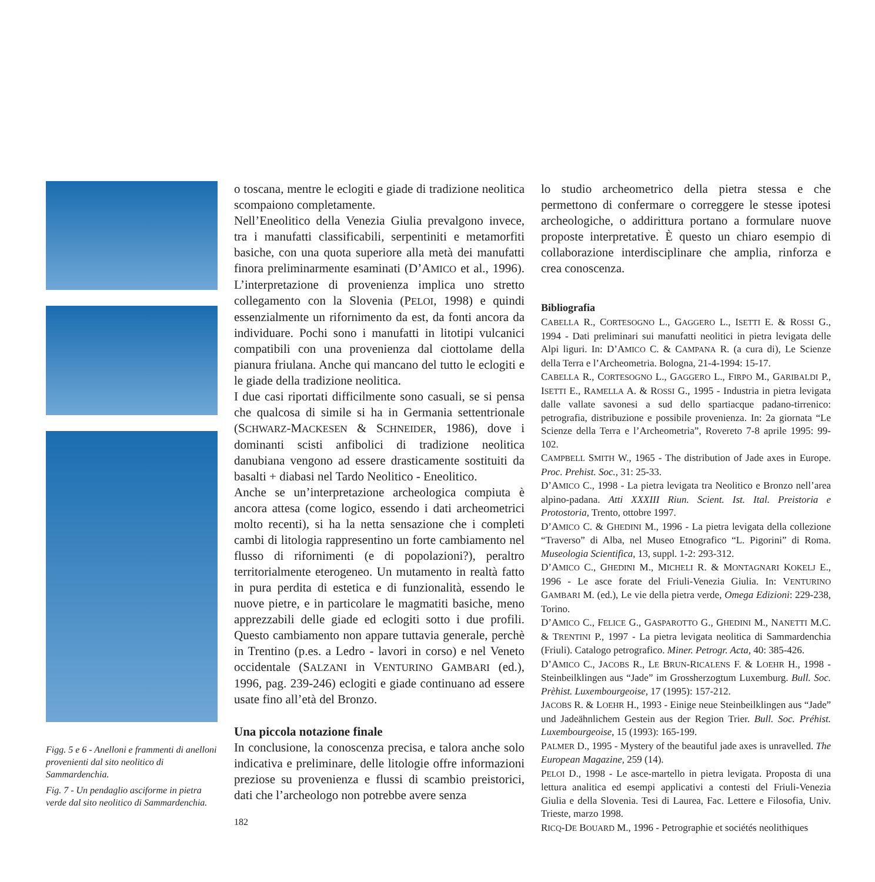Figg. 5 e 6 - Anelloni e frammenti di anelloni provenienti dal sito neolitico di Sammardenchia.
Fig. 7 - Un pendaglio asciforme in pietra verde dal sito neolitico di Sammardenchia.
o toscana, mentre le eclogiti e giade di tradizione neolitica scompaiono completamente.
Nell’Eneolitico della Venezia Giulia prevalgono invece, tra i manufatti classificabili, serpentiniti e metamorfiti basiche, con una quota superiore alla metà dei manufatti finora preliminarmente esaminati (D’AMICO et al., 1996). L’interpretazione di provenienza implica uno stretto collegamento con la Slovenia (PELOI, 1998) e quindi essenzialmente un rifornimento da est, da fonti ancora da individuare. Pochi sono i manufatti in litotipi vulcanici compatibili con una provenienza dal ciottolame della pianura friulana. Anche qui mancano del tutto le eclogiti e le giade della tradizione neolitica.
I due casi riportati difficilmente sono casuali, se si pensa che qualcosa di simile si ha in Germania settentrionale (SCHWARZ-MACKESEN & SCHNEIDER, 1986), dove i dominanti scisti anfibolici di tradizione neolitica danubiana vengono ad essere drasticamente sostituiti da basalti + diabasi nel Tardo Neolitico - Eneolitico.
Anche se un’interpretazione archeologica compiuta è ancora attesa (come logico, essendo i dati archeometrici molto recenti), si ha la netta sensazione che i completi cambi di litologia rappresentino un forte cambiamento nel flusso di rifornimenti (e di popolazioni?), peraltro territorialmente eterogeneo. Un mutamento in realtà fatto in pura perdita di estetica e di funzionalità, essendo le nuove pietre, e in particolare le magmatiti basiche, meno apprezzabili delle giade ed eclogiti sotto i due profili. Questo cambiamento non appare tuttavia generale, perchè in Trentino (p.es. a Ledro - lavori in corso) e nel Veneto occidentale (SALZANI in VENTURINO GAMBARI (ed.), 1996, pag. 239-246) eclogiti e giade continuano ad essere usate fino all’età del Bronzo.
Una piccola notazione finale
In conclusione, la conoscenza precisa, e talora anche solo indicativa e preliminare, delle litologie offre informazioni preziose su provenienza e flussi di scambio preistorici, dati che l’archeologo non potrebbe avere senza
182
lo studio archeometrico della pietra stessa e che permettono di confermare o correggere le stesse ipotesi archeologiche, o addirittura portano a formulare nuove proposte interpretative. È questo un chiaro esempio di collaborazione interdisciplinare che amplia, rinforza e crea conoscenza.
Bibliografia
CABELLA R., CORTESOGNO L., GAGGERO L., ISETTI E. & ROSSI G., 1994 - Dati preliminari sui manufatti neolitici in pietra levigata delle Alpi liguri. In: D’AMICO C. & CAMPANA R. (a cura di), Le Scienze della Terra e l’Archeometria. Bologna, 21-4-1994: 15-17.
CABELLA R., CORTESOGNO L., GAGGERO L., FIRPO M., GARIBALDI P., ISETTI E., RAMELLA A. & ROSSI G., 1995 - Industria in pietra levigata dalle vallate savonesi a sud dello spartiacque padano-tirrenico: petrografia, distribuzione e possibile provenienza. In: 2a giornata “Le Scienze della Terra e l’Archeometria”, Rovereto 7-8 aprile 1995: 99-102.
CAMPBELL SMITH W., 1965 - The distribution of Jade axes in Europe. Proc. Prehist. Soc., 31: 25-33.
D’AMICO C., 1998 - La pietra levigata tra Neolitico e Bronzo nell’area alpino-padana. Atti XXXIII Riun. Scient. Ist. Ital. Preistoria e Protostoria, Trento, ottobre 1997.
D’AMICO C. & GHEDINI M., 1996 - La pietra levigata della collezione “Traverso” di Alba, nel Museo Etnografico “L. Pigorini” di Roma. Museologia Scientifica, 13, suppl. 1-2: 293-312.
D’AMICO C., GHEDINI M., MICHELI R. & MONTAGNARI KOKELJ E., 1996 - Le asce forate del Friuli-Venezia Giulia. In: VENTURINO GAMBARI M. (ed.), Le vie della pietra verde, Omega Edizioni: 229-238, Torino.
D’AMICO C., FELICE G., GASPAROTTO G., GHEDINI M., NANETTI M.C. & TRENTINI P., 1997 - La pietra levigata neolitica di Sammardenchia (Friuli). Catalogo petrografico. Miner. Petrogr. Acta, 40: 385-426.
D’AMICO C., JACOBS R., LE BRUN-RICALENS F. & LOEHR H., 1998 - Steinbeilklingen aus “Jade” im Grossherzogtum Luxemburg. Bull. Soc. Prèhist. Luxembourgeoise, 17 (1995): 157-212.
JACOBS R. & LOEHR H., 1993 - Einige neue Steinbeilklingen aus “Jade” und Jadeähnlichem Gestein aus der Region Trier. Bull. Soc. Préhist. Luxembourgeoise, 15 (1993): 165-199.
PALMER D., 1995 - Mystery of the beautiful jade axes is unravelled. The European Magazine, 259 (14).
PELOI D., 1998 - Le asce-martello in pietra levigata. Proposta di una lettura analitica ed esempi applicativi a contesti del Friuli-Venezia Giulia e della Slovenia. Tesi di Laurea, Fac. Lettere e Filosofia, Univ. Trieste, marzo 1998.
RICQ-DE BOUARD M., 1996 - Petrographie et sociétés neolithiques